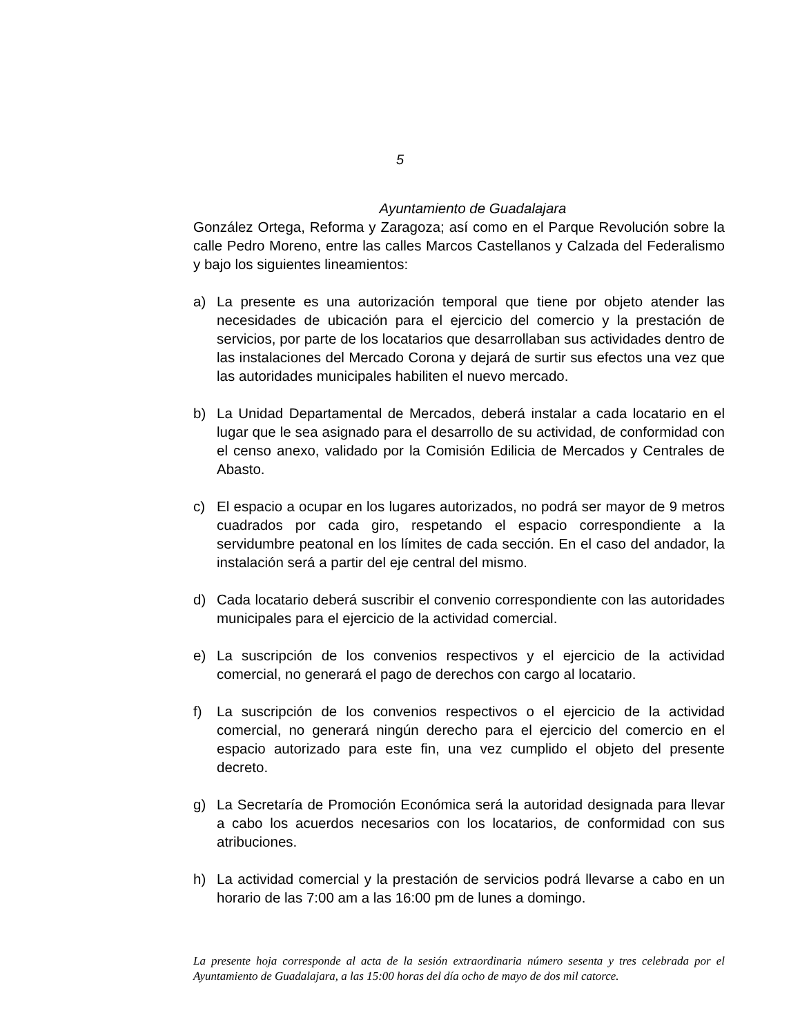5
Ayuntamiento de Guadalajara
González Ortega, Reforma y Zaragoza; así como en el Parque Revolución sobre la calle Pedro Moreno, entre las calles Marcos Castellanos y Calzada del Federalismo y bajo los siguientes lineamientos:
a) La presente es una autorización temporal que tiene por objeto atender las necesidades de ubicación para el ejercicio del comercio y la prestación de servicios, por parte de los locatarios que desarrollaban sus actividades dentro de las instalaciones del Mercado Corona y dejará de surtir sus efectos una vez que las autoridades municipales habiliten el nuevo mercado.
b) La Unidad Departamental de Mercados, deberá instalar a cada locatario en el lugar que le sea asignado para el desarrollo de su actividad, de conformidad con el censo anexo, validado por la Comisión Edilicia de Mercados y Centrales de Abasto.
c) El espacio a ocupar en los lugares autorizados, no podrá ser mayor de 9 metros cuadrados por cada giro, respetando el espacio correspondiente a la servidumbre peatonal en los límites de cada sección. En el caso del andador, la instalación será a partir del eje central del mismo.
d) Cada locatario deberá suscribir el convenio correspondiente con las autoridades municipales para el ejercicio de la actividad comercial.
e) La suscripción de los convenios respectivos y el ejercicio de la actividad comercial, no generará el pago de derechos con cargo al locatario.
f) La suscripción de los convenios respectivos o el ejercicio de la actividad comercial, no generará ningún derecho para el ejercicio del comercio en el espacio autorizado para este fin, una vez cumplido el objeto del presente decreto.
g) La Secretaría de Promoción Económica será la autoridad designada para llevar a cabo los acuerdos necesarios con los locatarios, de conformidad con sus atribuciones.
h) La actividad comercial y la prestación de servicios podrá llevarse a cabo en un horario de las 7:00 am a las 16:00 pm de lunes a domingo.
La presente hoja corresponde al acta de la sesión extraordinaria número sesenta y tres celebrada por el Ayuntamiento de Guadalajara, a las 15:00 horas del día ocho de mayo de dos mil catorce.